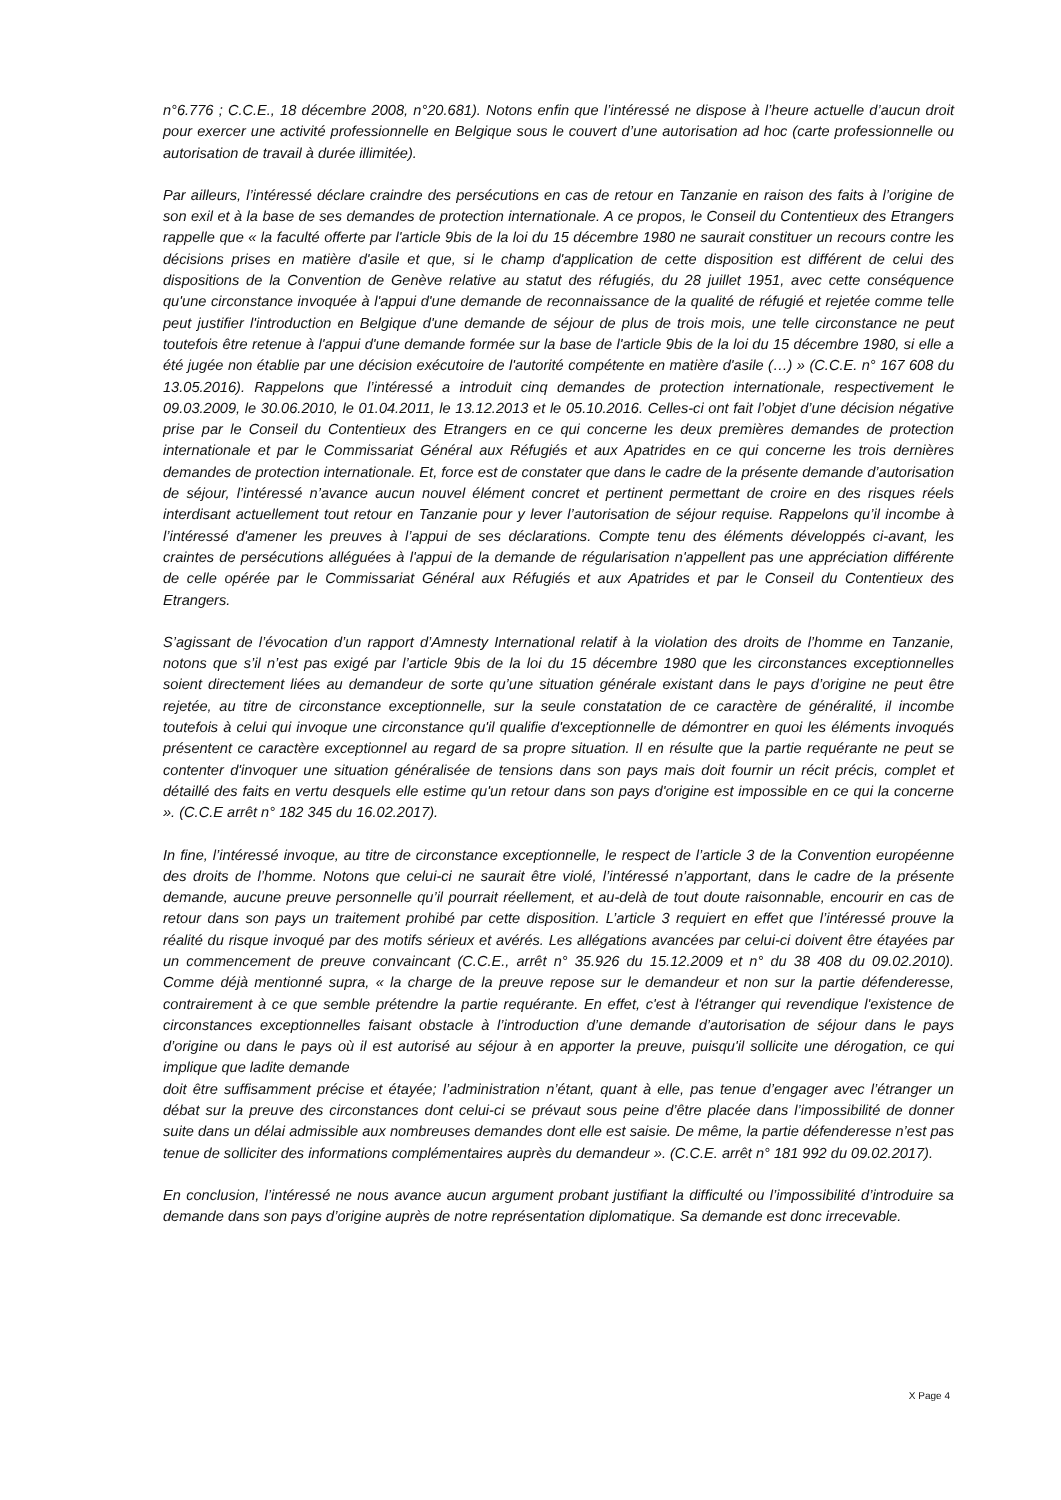n°6.776 ; C.C.E., 18 décembre 2008, n°20.681). Notons enfin que l’intéressé ne dispose à l’heure actuelle d’aucun droit pour exercer une activité professionnelle en Belgique sous le couvert d’une autorisation ad hoc (carte professionnelle ou autorisation de travail à durée illimitée).
Par ailleurs, l’intéressé déclare craindre des persécutions en cas de retour en Tanzanie en raison des faits à l’origine de son exil et à la base de ses demandes de protection internationale. A ce propos, le Conseil du Contentieux des Etrangers rappelle que « la faculté offerte par l'article 9bis de la loi du 15 décembre 1980 ne saurait constituer un recours contre les décisions prises en matière d'asile et que, si le champ d'application de cette disposition est différent de celui des dispositions de la Convention de Genève relative au statut des réfugiés, du 28 juillet 1951, avec cette conséquence qu'une circonstance invoquée à l'appui d'une demande de reconnaissance de la qualité de réfugié et rejetée comme telle peut justifier l'introduction en Belgique d'une demande de séjour de plus de trois mois, une telle circonstance ne peut toutefois être retenue à l'appui d'une demande formée sur la base de l'article 9bis de la loi du 15 décembre 1980, si elle a été jugée non établie par une décision exécutoire de l'autorité compétente en matière d'asile (…) » (C.C.E. n° 167 608 du 13.05.2016). Rappelons que l’intéressé a introduit cinq demandes de protection internationale, respectivement le 09.03.2009, le 30.06.2010, le 01.04.2011, le 13.12.2013 et le 05.10.2016. Celles-ci ont fait l’objet d’une décision négative prise par le Conseil du Contentieux des Etrangers en ce qui concerne les deux premières demandes de protection internationale et par le Commissariat Général aux Réfugiés et aux Apatrides en ce qui concerne les trois dernières demandes de protection internationale. Et, force est de constater que dans le cadre de la présente demande d’autorisation de séjour, l’intéressé n’avance aucun nouvel élément concret et pertinent permettant de croire en des risques réels interdisant actuellement tout retour en Tanzanie pour y lever l’autorisation de séjour requise. Rappelons qu’il incombe à l’intéressé d'amener les preuves à l’appui de ses déclarations. Compte tenu des éléments développés ci-avant, les craintes de persécutions alléguées à l'appui de la demande de régularisation n'appellent pas une appréciation différente de celle opérée par le Commissariat Général aux Réfugiés et aux Apatrides et par le Conseil du Contentieux des Etrangers.
S’agissant de l’évocation d’un rapport d’Amnesty International relatif à la violation des droits de l’homme en Tanzanie, notons que s’il n’est pas exigé par l’article 9bis de la loi du 15 décembre 1980 que les circonstances exceptionnelles soient directement liées au demandeur de sorte qu’une situation générale existant dans le pays d’origine ne peut être rejetée, au titre de circonstance exceptionnelle, sur la seule constatation de ce caractère de généralité, il incombe toutefois à celui qui invoque une circonstance qu'il qualifie d'exceptionnelle de démontrer en quoi les éléments invoqués présentent ce caractère exceptionnel au regard de sa propre situation. Il en résulte que la partie requérante ne peut se contenter d'invoquer une situation généralisée de tensions dans son pays mais doit fournir un récit précis, complet et détaillé des faits en vertu desquels elle estime qu'un retour dans son pays d'origine est impossible en ce qui la concerne ». (C.C.E arrêt n° 182 345 du 16.02.2017).
In fine, l’intéressé invoque, au titre de circonstance exceptionnelle, le respect de l’article 3 de la Convention européenne des droits de l’homme. Notons que celui-ci ne saurait être violé, l’intéressé n’apportant, dans le cadre de la présente demande, aucune preuve personnelle qu’il pourrait réellement, et au-delà de tout doute raisonnable, encourir en cas de retour dans son pays un traitement prohibé par cette disposition. L’article 3 requiert en effet que l’intéressé prouve la réalité du risque invoqué par des motifs sérieux et avérés. Les allégations avancées par celui-ci doivent être étayées par un commencement de preuve convaincant (C.C.E., arrêt n° 35.926 du 15.12.2009 et n° du 38 408 du 09.02.2010). Comme déjà mentionné supra, « la charge de la preuve repose sur le demandeur et non sur la partie défenderesse, contrairement à ce que semble prétendre la partie requérante. En effet, c'est à l'étranger qui revendique l'existence de circonstances exceptionnelles faisant obstacle à l’introduction d’une demande d’autorisation de séjour dans le pays d’origine ou dans le pays où il est autorisé au séjour à en apporter la preuve, puisqu'il sollicite une dérogation, ce qui implique que ladite demande
doit être suffisamment précise et étayée; l’administration n’étant, quant à elle, pas tenue d’engager avec l’étranger un débat sur la preuve des circonstances dont celui-ci se prévaut sous peine d’être placée dans l’impossibilité de donner suite dans un délai admissible aux nombreuses demandes dont elle est saisie. De même, la partie défenderesse n’est pas tenue de solliciter des informations complémentaires auprès du demandeur ». (C.C.E. arrêt n° 181 992 du 09.02.2017).
En conclusion, l’intéressé ne nous avance aucun argument probant justifiant la difficulté ou l’impossibilité d’introduire sa demande dans son pays d’origine auprès de notre représentation diplomatique. Sa demande est donc irrecevable.
X Page 4